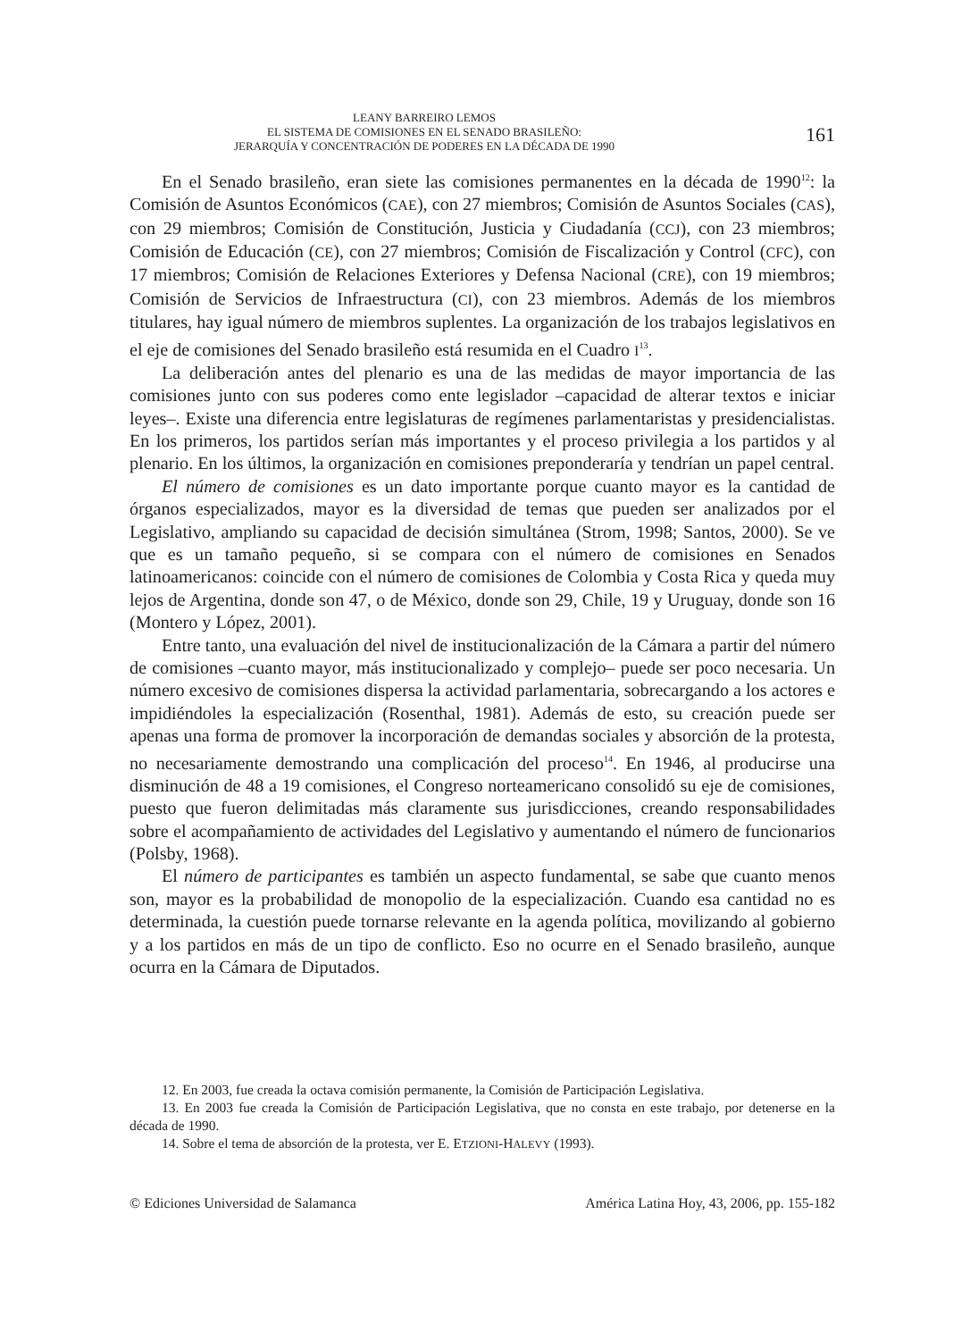LEANY BARREIRO LEMOS
EL SISTEMA DE COMISIONES EN EL SENADO BRASILEÑO:
JERARQUÍA Y CONCENTRACIÓN DE PODERES EN LA DÉCADA DE 1990
161
En el Senado brasileño, eran siete las comisiones permanentes en la década de 1990<sup>12</sup>: la Comisión de Asuntos Económicos (CAE), con 27 miembros; Comisión de Asuntos Sociales (CAS), con 29 miembros; Comisión de Constitución, Justicia y Ciudadanía (CCJ), con 23 miembros; Comisión de Educación (CE), con 27 miembros; Comisión de Fiscalización y Control (CFC), con 17 miembros; Comisión de Relaciones Exteriores y Defensa Nacional (CRE), con 19 miembros; Comisión de Servicios de Infraestructura (CI), con 23 miembros. Además de los miembros titulares, hay igual número de miembros suplentes. La organización de los trabajos legislativos en el eje de comisiones del Senado brasileño está resumida en el Cuadro I<sup>13</sup>.
La deliberación antes del plenario es una de las medidas de mayor importancia de las comisiones junto con sus poderes como ente legislador –capacidad de alterar textos e iniciar leyes–. Existe una diferencia entre legislaturas de regímenes parlamentaristas y presidencialistas. En los primeros, los partidos serían más importantes y el proceso privilegia a los partidos y al plenario. En los últimos, la organización en comisiones preponderaría y tendrían un papel central.
El número de comisiones es un dato importante porque cuanto mayor es la cantidad de órganos especializados, mayor es la diversidad de temas que pueden ser analizados por el Legislativo, ampliando su capacidad de decisión simultánea (Strom, 1998; Santos, 2000). Se ve que es un tamaño pequeño, si se compara con el número de comisiones en Senados latinoamericanos: coincide con el número de comisiones de Colombia y Costa Rica y queda muy lejos de Argentina, donde son 47, o de México, donde son 29, Chile, 19 y Uruguay, donde son 16 (Montero y López, 2001).
Entre tanto, una evaluación del nivel de institucionalización de la Cámara a partir del número de comisiones –cuanto mayor, más institucionalizado y complejo– puede ser poco necesaria. Un número excesivo de comisiones dispersa la actividad parlamentaria, sobrecargando a los actores e impidiéndoles la especialización (Rosenthal, 1981). Además de esto, su creación puede ser apenas una forma de promover la incorporación de demandas sociales y absorción de la protesta, no necesariamente demostrando una complicación del proceso<sup>14</sup>. En 1946, al producirse una disminución de 48 a 19 comisiones, el Congreso norteamericano consolidó su eje de comisiones, puesto que fueron delimitadas más claramente sus jurisdicciones, creando responsabilidades sobre el acompañamiento de actividades del Legislativo y aumentando el número de funcionarios (Polsby, 1968).
El número de participantes es también un aspecto fundamental, se sabe que cuanto menos son, mayor es la probabilidad de monopolio de la especialización. Cuando esa cantidad no es determinada, la cuestión puede tornarse relevante en la agenda política, movilizando al gobierno y a los partidos en más de un tipo de conflicto. Eso no ocurre en el Senado brasileño, aunque ocurra en la Cámara de Diputados.
12. En 2003, fue creada la octava comisión permanente, la Comisión de Participación Legislativa.
13. En 2003 fue creada la Comisión de Participación Legislativa, que no consta en este trabajo, por detenerse en la década de 1990.
14. Sobre el tema de absorción de la protesta, ver E. ETZIONI-HALEVY (1993).
© Ediciones Universidad de Salamanca América Latina Hoy, 43, 2006, pp. 155-182